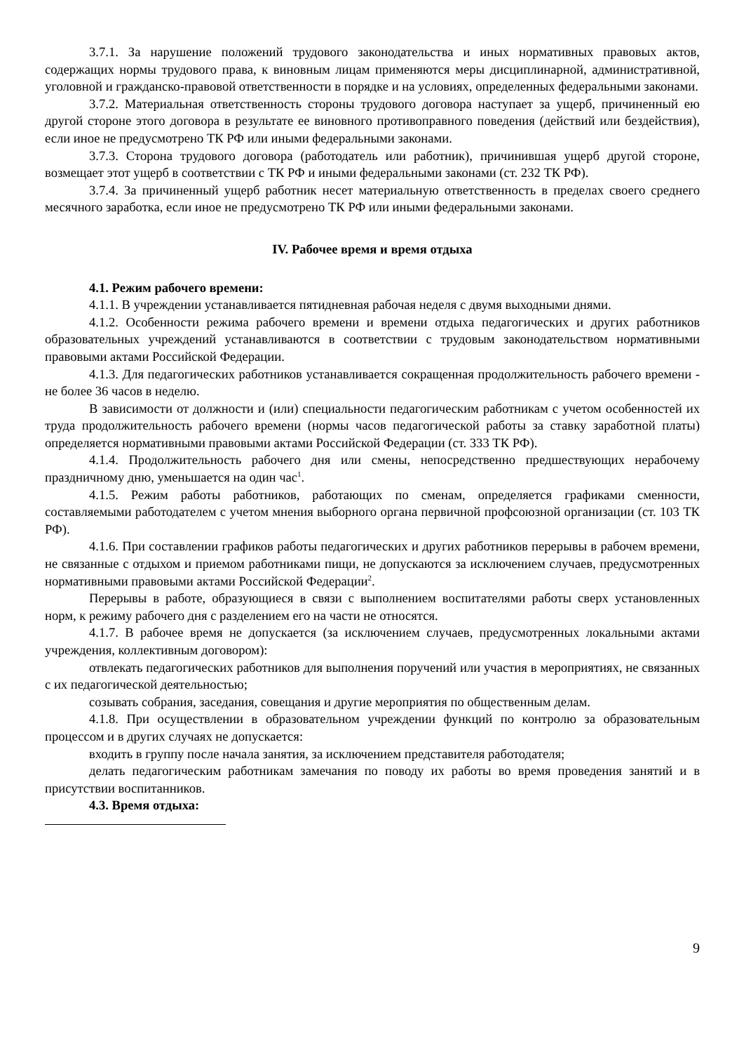3.7.1. За нарушение положений трудового законодательства и иных нормативных правовых актов, содержащих нормы трудового права, к виновным лицам применяются меры дисциплинарной, административной, уголовной и гражданско-правовой ответственности в порядке и на условиях, определенных федеральными законами.
3.7.2. Материальная ответственность стороны трудового договора наступает за ущерб, причиненный ею другой стороне этого договора в результате ее виновного противоправного поведения (действий или бездействия), если иное не предусмотрено ТК РФ или иными федеральными законами.
3.7.3. Сторона трудового договора (работодатель или работник), причинившая ущерб другой стороне, возмещает этот ущерб в соответствии с ТК РФ и иными федеральными законами (ст. 232 ТК РФ).
3.7.4. За причиненный ущерб работник несет материальную ответственность в пределах своего среднего месячного заработка, если иное не предусмотрено ТК РФ или иными федеральными законами.
IV. Рабочее время и время отдыха
4.1. Режим рабочего времени:
4.1.1. В учреждении устанавливается пятидневная рабочая неделя с двумя выходными днями.
4.1.2. Особенности режима рабочего времени и времени отдыха педагогических и других работников образовательных учреждений устанавливаются в соответствии с трудовым законодательством нормативными правовыми актами Российской Федерации.
4.1.3. Для педагогических работников устанавливается сокращенная продолжительность рабочего времени - не более 36 часов в неделю.
В зависимости от должности и (или) специальности педагогическим работникам с учетом особенностей их труда продолжительность рабочего времени (нормы часов педагогической работы за ставку заработной платы) определяется нормативными правовыми актами Российской Федерации (ст. 333 ТК РФ).
4.1.4. Продолжительность рабочего дня или смены, непосредственно предшествующих нерабочему праздничному дню, уменьшается на один час<sup>1</sup>.
4.1.5. Режим работы работников, работающих по сменам, определяется графиками сменности, составляемыми работодателем с учетом мнения выборного органа первичной профсоюзной организации (ст. 103 ТК РФ).
4.1.6. При составлении графиков работы педагогических и других работников перерывы в рабочем времени, не связанные с отдыхом и приемом работниками пищи, не допускаются за исключением случаев, предусмотренных нормативными правовыми актами Российской Федерации<sup>2</sup>.
Перерывы в работе, образующиеся в связи с выполнением воспитателями работы сверх установленных норм, к режиму рабочего дня с разделением его на части не относятся.
4.1.7. В рабочее время не допускается (за исключением случаев, предусмотренных локальными актами учреждения, коллективным договором):
отвлекать педагогических работников для выполнения поручений или участия в мероприятиях, не связанных с их педагогической деятельностью;
созывать собрания, заседания, совещания и другие мероприятия по общественным делам.
4.1.8. При осуществлении в образовательном учреждении функций по контролю за образовательным процессом и в других случаях не допускается:
входить в группу после начала занятия, за исключением представителя работодателя;
делать педагогическим работникам замечания по поводу их работы во время проведения занятий и в присутствии воспитанников.
4.3. Время отдыха:
9